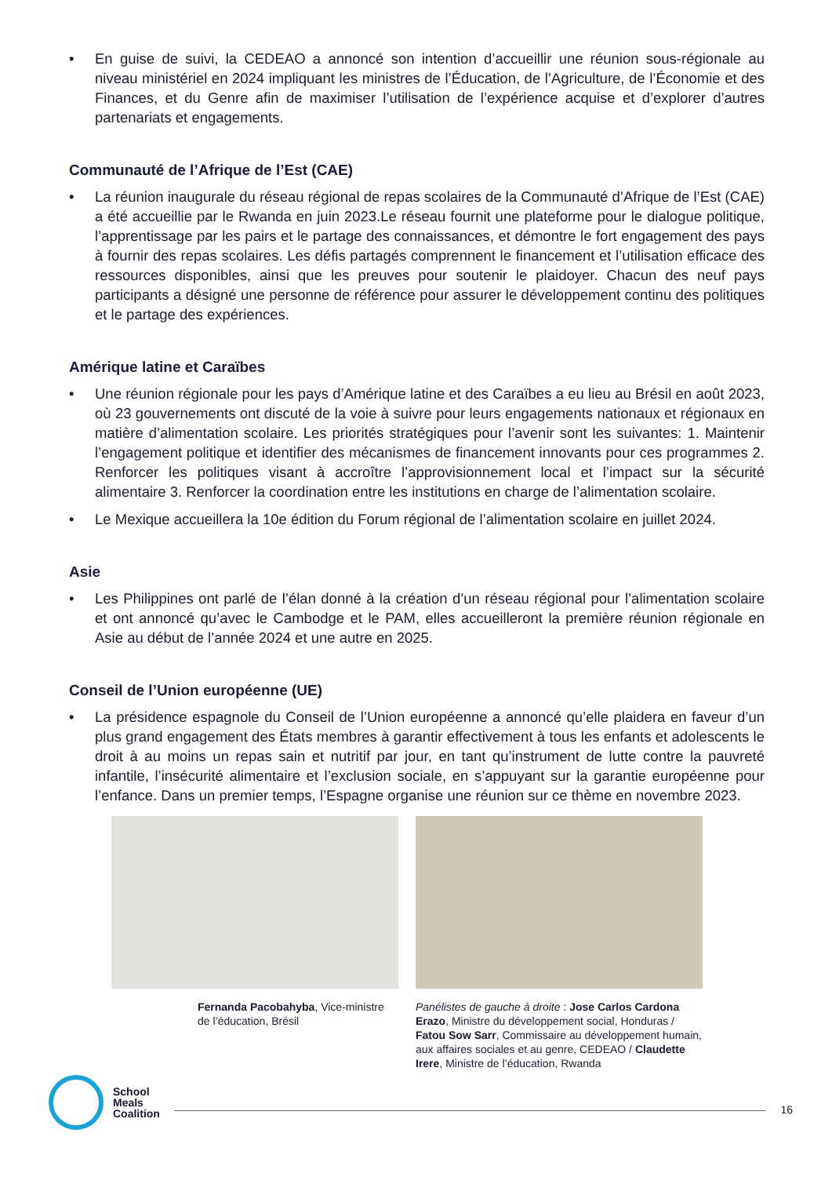• En guise de suivi, la CEDEAO a annoncé son intention d’accueillir une réunion sous-régionale au niveau ministériel en 2024 impliquant les ministres de l’Éducation, de l’Agriculture, de l’Économie et des Finances, et du Genre afin de maximiser l’utilisation de l’expérience acquise et d’explorer d’autres partenariats et engagements.
Communauté de l’Afrique de l’Est (CAE)
• La réunion inaugurale du réseau régional de repas scolaires de la Communauté d’Afrique de l’Est (CAE) a été accueillie par le Rwanda en juin 2023.Le réseau fournit une plateforme pour le dialogue politique, l’apprentissage par les pairs et le partage des connaissances, et démontre le fort engagement des pays à fournir des repas scolaires. Les défis partagés comprennent le financement et l’utilisation efficace des ressources disponibles, ainsi que les preuves pour soutenir le plaidoyer. Chacun des neuf pays participants a désigné une personne de référence pour assurer le développement continu des politiques et le partage des expériences.
Amérique latine et Caraïbes
• Une réunion régionale pour les pays d’Amérique latine et des Caraïbes a eu lieu au Brésil en août 2023, où 23 gouvernements ont discuté de la voie à suivre pour leurs engagements nationaux et régionaux en matière d’alimentation scolaire. Les priorités stratégiques pour l’avenir sont les suivantes: 1. Maintenir l’engagement politique et identifier des mécanismes de financement innovants pour ces programmes 2. Renforcer les politiques visant à accroître l’approvisionnement local et l’impact sur la sécurité alimentaire 3. Renforcer la coordination entre les institutions en charge de l’alimentation scolaire.
• Le Mexique accueillera la 10e édition du Forum régional de l’alimentation scolaire en juillet 2024.
Asie
• Les Philippines ont parlé de l’élan donné à la création d’un réseau régional pour l’alimentation scolaire et ont annoncé qu’avec le Cambodge et le PAM, elles accueilleront la première réunion régionale en Asie au début de l’année 2024 et une autre en 2025.
Conseil de l’Union européenne (UE)
• La présidence espagnole du Conseil de l’Union européenne a annoncé qu’elle plaidera en faveur d’un plus grand engagement des États membres à garantir effectivement à tous les enfants et adolescents le droit à au moins un repas sain et nutritif par jour, en tant qu’instrument de lutte contre la pauvreté infantile, l’insécurité alimentaire et l’exclusion sociale, en s’appuyant sur la garantie européenne pour l’enfance. Dans un premier temps, l’Espagne organise une réunion sur ce thème en novembre 2023.
Fernanda Pacobahyba, Vice-ministre de l’éducation, Brésil
Panélistes de gauche à droite : Jose Carlos Cardona Erazo, Ministre du développement social, Honduras / Fatou Sow Sarr, Commissaire au développement humain, aux affaires sociales et au genre, CEDEAO / Claudette Irere, Ministre de l’éducation, Rwanda
School
Meals
Coalition
16